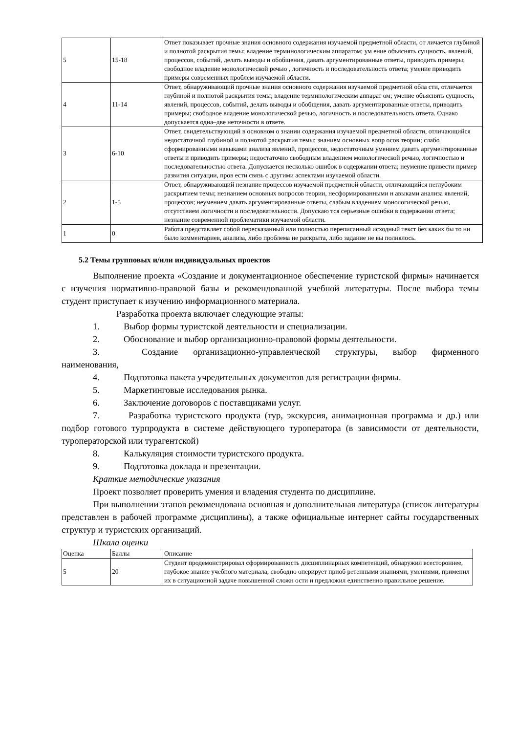| 5 | 15-18 | Ответ показывает прочные знания основного содержания изучаемой предметной области, от личается глубиной и полнотой раскрытия темы; владение терминологическим аппаратом; ум ение объяснять сущность, явлений, процессов, событий, делать выводы и обобщения, давать аргументированные ответы, приводить примеры; свободное владение монологической речью , логичность и последовательность ответа; умение приводить примеры современных проблем изучаемой области. |
| 4 | 11-14 | Ответ, обнаруживающий прочные знания основного содержания изучаемой предметной обла сти, отличается глубиной и полнотой раскрытия темы; владение терминологическим аппарат ом; умение объяснять сущность, явлений, процессов, событий, делать выводы и обобщения, давать аргументированные ответы, приводить примеры; свободное владение монологической речью, логичность и последовательность ответа. Однако допускается одна–две неточности в ответе. |
| 3 | 6-10 | Ответ, свидетельствующий в основном о знании содержания изучаемой предметной области, отличающийся недостаточной глубиной и полнотой раскрытия темы; знанием основных вопр осов теории; слабо сформированными навыками анализа явлений, процессов, недостаточным умением давать аргументированные ответы и приводить примеры; недостаточно свободным владением монологической речью, логичностью и последовательностью ответа. Допускается несколько ошибок в содержании ответа; неумение привести пример развития ситуации, пров ести связь с другими аспектами изучаемой области. |
| 2 | 1-5 | Ответ, обнаруживающий незнание процессов изучаемой предметной области, отличающийся неглубоким раскрытием темы; незнанием основных вопросов теории, несформированными н авыками анализа явлений, процессов; неумением давать аргументированные ответы, слабым владением монологической речью, отсутствием логичности и последовательности. Допускаю тся серьезные ошибки в содержании ответа; незнание современной проблематики изучаемой области. |
| 1 | 0 | Работа представляет собой пересказанный или полностью переписанный исходный текст без каких бы то ни было комментариев, анализа, либо проблема не раскрыта, либо задание не вы полнялось. |
5.2 Темы групповых и/или индивидуальных проектов
Выполнение проекта «Создание и документационное обеспечение туристской фирмы» начинается с изучения нормативно-правовой базы и рекомендованной учебной литературы. После выбора темы студент приступает к изучению информационного материала.
Разработка проекта включает следующие этапы:
1. Выбор формы туристской деятельности и специализации.
2. Обоснование и выбор организационно-правовой формы деятельности.
3. Создание организационно-управленческой структуры, выбор фирменного наименования,
4. Подготовка пакета учредительных документов для регистрации фирмы.
5. Маркетинговые исследования рынка.
6. Заключение договоров с поставщиками услуг.
7. Разработка туристского продукта (тур, экскурсия, анимационная программа и др.) или подбор готового турпродукта в системе действующего туроператора (в зависимости от деятельности, туроператорской или турагентской)
8. Калькуляция стоимости туристского продукта.
9. Подготовка доклада и презентации.
Краткие методические указания
Проект позволяет проверить умения и владения студента по дисциплине.
При выполнении этапов рекомендована основная и дополнительная литература (список литературы представлен в рабочей программе дисциплины), а также официальные интернет сайты государственных структур и туристских организаций.
Шкала оценки
| Оценка | Баллы | Описание |
| 5 | 20 | Студент продемонстрировал сформированность дисциплинарных компетенций, обнаружил всестороннее, глубокое знание учебного материала, свободно оперирует приоб ретенными знаниями, умениями, применил их в ситуационной задаче повышенной сложн ости и предложил единственно правильное решение. |